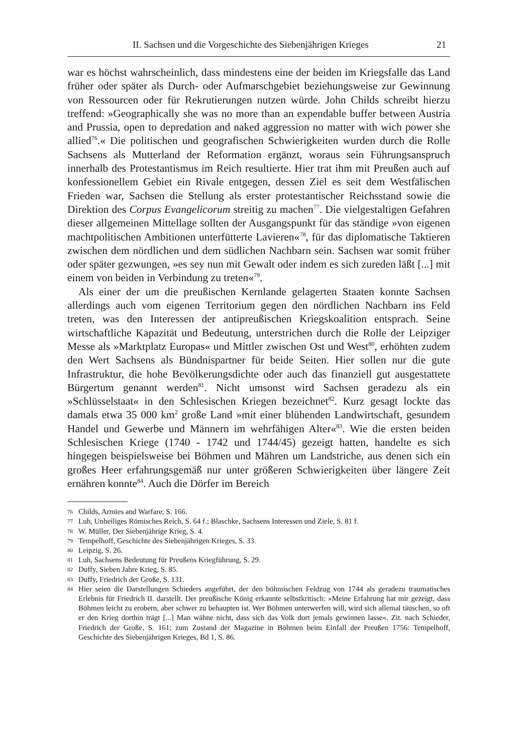II. Sachsen und die Vorgeschichte des Siebenjährigen Krieges 21
war es höchst wahrscheinlich, dass mindestens eine der beiden im Kriegsfalle das Land früher oder später als Durch- oder Aufmarschgebiet beziehungsweise zur Gewinnung von Ressourcen oder für Rekrutierungen nutzen würde. John Childs schreibt hierzu treffend: »Geographically she was no more than an expendable buffer between Austria and Prussia, open to depredation and naked aggression no matter with wich power she allied<sup>76</sup>.« Die politischen und geografischen Schwierigkeiten wurden durch die Rolle Sachsens als Mutterland der Reformation ergänzt, woraus sein Führungsanspruch innerhalb des Protestantismus im Reich resultierte. Hier trat ihm mit Preußen auch auf konfessionellem Gebiet ein Rivale entgegen, dessen Ziel es seit dem Westfälischen Frieden war, Sachsen die Stellung als erster protestantischer Reichsstand sowie die Direktion des Corpus Evangelicorum streitig zu machen<sup>77</sup>. Die vielgestaltigen Gefahren dieser allgemeinen Mittellage sollten der Ausgangspunkt für das ständige »von eigenen machtpolitischen Ambitionen unterfütterte Lavieren«<sup>78</sup>, für das diplomatische Taktieren zwischen dem nördlichen und dem südlichen Nachbarn sein. Sachsen war somit früher oder später gezwungen, »es sey nun mit Gewalt oder indem es sich zureden läßt [...] mit einem von beiden in Verbindung zu treten«<sup>79</sup>.
Als einer der um die preußischen Kernlande gelagerten Staaten konnte Sachsen allerdings auch vom eigenen Territorium gegen den nördlichen Nachbarn ins Feld treten, was den Interessen der antipreußischen Kriegskoalition entsprach. Seine wirtschaftliche Kapazität und Bedeutung, unterstrichen durch die Rolle der Leipziger Messe als »Marktplatz Europas« und Mittler zwischen Ost und West<sup>80</sup>, erhöhten zudem den Wert Sachsens als Bündnispartner für beide Seiten. Hier sollen nur die gute Infrastruktur, die hohe Bevölkerungsdichte oder auch das finanziell gut ausgestattete Bürgertum genannt werden<sup>81</sup>. Nicht umsonst wird Sachsen geradezu als ein »Schlüsselstaat« in den Schlesischen Kriegen bezeichnet<sup>82</sup>. Kurz gesagt lockte das damals etwa 35 000 km<sup>2</sup> große Land »mit einer blühenden Landwirtschaft, gesundem Handel und Gewerbe und Männern im wehrfähigen Alter«<sup>83</sup>. Wie die ersten beiden Schlesischen Kriege (1740 - 1742 und 1744/45) gezeigt hatten, handelte es sich hingegen beispielsweise bei Böhmen und Mähren um Landstriche, aus denen sich ein großes Heer erfahrungsgemäß nur unter größeren Schwierigkeiten über längere Zeit ernähren konnte<sup>84</sup>. Auch die Dörfer im Bereich
76 Childs, Armies and Warfare, S. 166.
77 Luh, Unheiliges Römisches Reich, S. 64 f.; Blaschke, Sachsens Interessen und Ziele, S. 81 f.
78 W. Müller, Der Siebenjährige Krieg, S. 4.
79 Tempelhoff, Geschichte des Siebenjährigen Krieges, S. 33.
80 Leipzig, S. 26.
81 Luh, Sachsens Bedeutung für Preußens Kriegführung, S. 29.
82 Duffy, Sieben Jahre Krieg, S. 85.
83 Duffy, Friedrich der Große, S. 131.
84 Hier seien die Darstellungen Schieders angeführt, der den böhmischen Feldzug von 1744 als geradezu traumatisches Erlebnis für Friedrich II. darstellt. Der preußische König erkannte selbstkritisch: »Meine Erfahrung hat mir gezeigt, dass Böhmen leicht zu erobern, aber schwer zu behaupten ist. Wer Böhmen unterwerfen will, wird sich allemal täuschen, so oft er den Krieg dorthin trägt [...] Man wähne nicht, dass sich das Volk dort jemals gewinnen lasse«. Zit. nach Schieder, Friedrich der Große, S. 161; zum Zustand der Magazine in Böhmen beim Einfall der Preußen 1756: Tempelhoff, Geschichte des Siebenjährigen Krieges, Bd 1, S. 86.